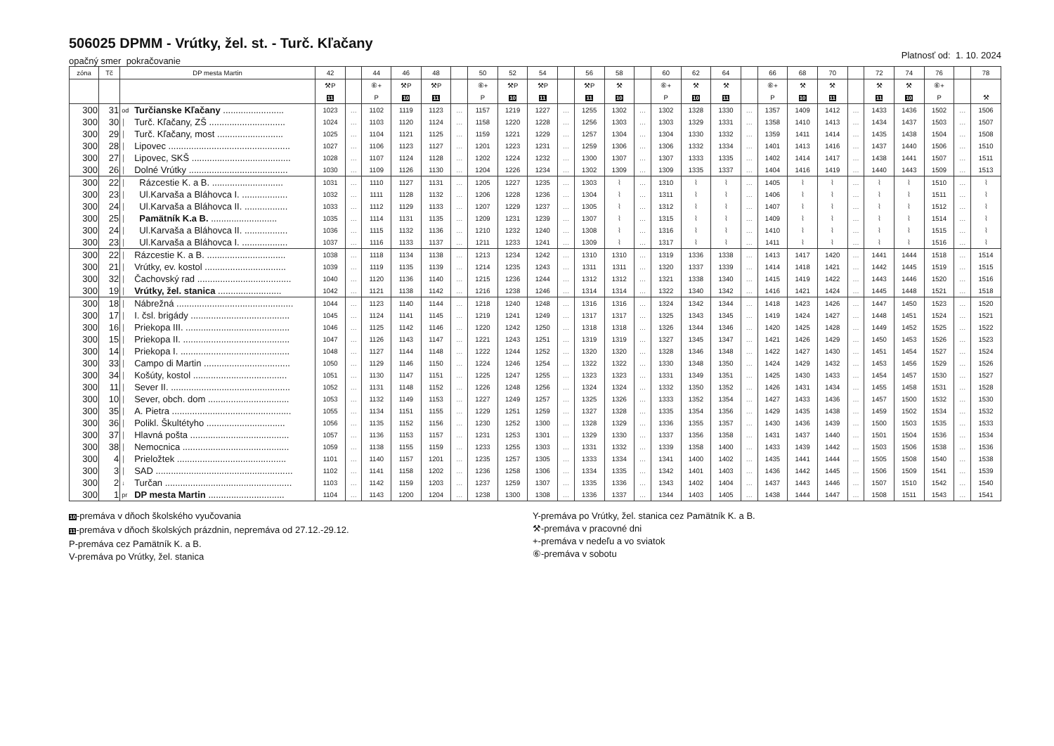506025 DPMM - Vrútky, žel. st. - Turč. Kľačany
opačný smer pokračovanie
Platnosť od: 1. 10. 2024
| zóna | Tč | DP mesta Martin | | 42 | | 44 | 46 | 48 | | 50 | 52 | 54 | | 56 | 58 | | 60 | 62 | 64 | | 66 | 68 | 70 | | 72 | 74 | 76 | | 78 |
| --- | --- | --- | --- | --- | --- | --- | --- | --- | --- | --- | --- | --- | --- | --- | --- | --- | --- | --- | --- | --- | --- | --- | --- | --- | --- | --- | --- | --- | --- |
| | | | | ⚒P | | ⑥+ | ⚒P | ⚒P | | ⑥+ | ⚒P | ⚒P | | ⚒P | ⚒ | | ⑥+ | ⚒ | ⚒ | | ⑥+ | ⚒ | ⚒ | | ⚒ | ⚒ | ⑥+ | | |
| | | | | 11 | | P | 10 | 11 | | P | 10 | 11 | | 11 | 10 | | P | 10 | 11 | | P | 10 | 11 | | 11 | 10 | P | | ⚒ |
| 300 | 31 | od | Turčianske Kľačany ........................ | 1023 | … | 1102 | 1119 | 1123 | … | 1157 | 1219 | 1227 | … | 1255 | 1302 | … | 1302 | 1328 | 1330 | … | 1357 | 1409 | 1412 | … | 1433 | 1436 | 1502 | … | 1506 |
| 300 | 30 | │ | Turč. Kľačany, ZŠ .............................. | 1024 | … | 1103 | 1120 | 1124 | … | 1158 | 1220 | 1228 | … | 1256 | 1303 | … | 1303 | 1329 | 1331 | … | 1358 | 1410 | 1413 | … | 1434 | 1437 | 1503 | … | 1507 |
| 300 | 29 | │ | Turč. Kľačany, most .......................... | 1025 | … | 1104 | 1121 | 1125 | … | 1159 | 1221 | 1229 | … | 1257 | 1304 | … | 1304 | 1330 | 1332 | … | 1359 | 1411 | 1414 | … | 1435 | 1438 | 1504 | … | 1508 |
| 300 | 28 | │ | Lipovec ................................................ | 1027 | … | 1106 | 1123 | 1127 | … | 1201 | 1223 | 1231 | … | 1259 | 1306 | … | 1306 | 1332 | 1334 | … | 1401 | 1413 | 1416 | … | 1437 | 1440 | 1506 | … | 1510 |
| 300 | 27 | │ | Lipovec, SKŠ ....................................... | 1028 | … | 1107 | 1124 | 1128 | … | 1202 | 1224 | 1232 | … | 1300 | 1307 | … | 1307 | 1333 | 1335 | … | 1402 | 1414 | 1417 | … | 1438 | 1441 | 1507 | … | 1511 |
| 300 | 26 | │ | Dolné Vrútky ....................................... | 1030 | … | 1109 | 1126 | 1130 | … | 1204 | 1226 | 1234 | … | 1302 | 1309 | … | 1309 | 1335 | 1337 | … | 1404 | 1416 | 1419 | … | 1440 | 1443 | 1509 | … | 1513 |
| 300 | 22 | │ | Rázcestie K. a B. ............................ | 1031 | … | 1110 | 1127 | 1131 | … | 1205 | 1227 | 1235 | … | 1303 | ⌇ | … | 1310 | ⌇ | ⌇ | … | 1405 | ⌇ | ⌇ | … | ⌇ | ⌇ | 1510 | … | ⌇ |
| 300 | 23 | │ | Ul.Karvaša a Bláhovca I. .................. | 1032 | … | 1111 | 1128 | 1132 | … | 1206 | 1228 | 1236 | … | 1304 | ⌇ | … | 1311 | ⌇ | ⌇ | … | 1406 | ⌇ | ⌇ | … | ⌇ | ⌇ | 1511 | … | ⌇ |
| 300 | 24 | │ | Ul.Karvaša a Bláhovca II. ................. | 1033 | … | 1112 | 1129 | 1133 | … | 1207 | 1229 | 1237 | … | 1305 | ⌇ | … | 1312 | ⌇ | ⌇ | … | 1407 | ⌇ | ⌇ | … | ⌇ | ⌇ | 1512 | … | ⌇ |
| 300 | 25 | │ | Pamätník K.a B. .......................... | 1035 | … | 1114 | 1131 | 1135 | … | 1209 | 1231 | 1239 | … | 1307 | ⌇ | … | 1315 | ⌇ | ⌇ | … | 1409 | ⌇ | ⌇ | … | ⌇ | ⌇ | 1514 | … | ⌇ |
| 300 | 24 | │ | Ul.Karvaša a Bláhovca II. ................. | 1036 | … | 1115 | 1132 | 1136 | … | 1210 | 1232 | 1240 | … | 1308 | ⌇ | … | 1316 | ⌇ | ⌇ | … | 1410 | ⌇ | ⌇ | … | ⌇ | ⌇ | 1515 | … | ⌇ |
| 300 | 23 | │ | Ul.Karvaša a Bláhovca I. .................. | 1037 | … | 1116 | 1133 | 1137 | … | 1211 | 1233 | 1241 | … | 1309 | ⌇ | … | 1317 | ⌇ | ⌇ | … | 1411 | ⌇ | ⌇ | … | ⌇ | ⌇ | 1516 | … | ⌇ |
| 300 | 22 | │ | Rázcestie K. a B. ............................... | 1038 | … | 1118 | 1134 | 1138 | … | 1213 | 1234 | 1242 | … | 1310 | 1310 | … | 1319 | 1336 | 1338 | … | 1413 | 1417 | 1420 | … | 1441 | 1444 | 1518 | … | 1514 |
| 300 | 21 | │ | Vrútky, ev. kostol ................................ | 1039 | … | 1119 | 1135 | 1139 | … | 1214 | 1235 | 1243 | … | 1311 | 1311 | … | 1320 | 1337 | 1339 | … | 1414 | 1418 | 1421 | … | 1442 | 1445 | 1519 | … | 1515 |
| 300 | 32 | │ | Čachovský rad ..................................... | 1040 | … | 1120 | 1136 | 1140 | … | 1215 | 1236 | 1244 | … | 1312 | 1312 | … | 1321 | 1338 | 1340 | … | 1415 | 1419 | 1422 | … | 1443 | 1446 | 1520 | … | 1516 |
| 300 | 19 | │ | Vrútky, žel. stanica ......................... | 1042 | … | 1121 | 1138 | 1142 | … | 1216 | 1238 | 1246 | … | 1314 | 1314 | … | 1322 | 1340 | 1342 | … | 1416 | 1421 | 1424 | … | 1445 | 1448 | 1521 | … | 1518 |
| 300 | 18 | │ | Nábrežná .............................................. | 1044 | … | 1123 | 1140 | 1144 | … | 1218 | 1240 | 1248 | … | 1316 | 1316 | … | 1324 | 1342 | 1344 | … | 1418 | 1423 | 1426 | … | 1447 | 1450 | 1523 | … | 1520 |
| 300 | 17 | │ | I. čsl. brigády ....................................... | 1045 | … | 1124 | 1141 | 1145 | … | 1219 | 1241 | 1249 | … | 1317 | 1317 | … | 1325 | 1343 | 1345 | … | 1419 | 1424 | 1427 | … | 1448 | 1451 | 1524 | … | 1521 |
| 300 | 16 | │ | Priekopa III. ......................................... | 1046 | … | 1125 | 1142 | 1146 | … | 1220 | 1242 | 1250 | … | 1318 | 1318 | … | 1326 | 1344 | 1346 | … | 1420 | 1425 | 1428 | … | 1449 | 1452 | 1525 | … | 1522 |
| 300 | 15 | │ | Priekopa II. .......................................... | 1047 | … | 1126 | 1143 | 1147 | … | 1221 | 1243 | 1251 | … | 1319 | 1319 | … | 1327 | 1345 | 1347 | … | 1421 | 1426 | 1429 | … | 1450 | 1453 | 1526 | … | 1523 |
| 300 | 14 | │ | Priekopa I. ........................................... | 1048 | … | 1127 | 1144 | 1148 | … | 1222 | 1244 | 1252 | … | 1320 | 1320 | … | 1328 | 1346 | 1348 | … | 1422 | 1427 | 1430 | … | 1451 | 1454 | 1527 | … | 1524 |
| 300 | 33 | │ | Campo di Martin .................................. | 1050 | … | 1129 | 1146 | 1150 | … | 1224 | 1246 | 1254 | … | 1322 | 1322 | … | 1330 | 1348 | 1350 | … | 1424 | 1429 | 1432 | … | 1453 | 1456 | 1529 | … | 1526 |
| 300 | 34 | │ | Košúty, kostol ..................................... | 1051 | … | 1130 | 1147 | 1151 | … | 1225 | 1247 | 1255 | … | 1323 | 1323 | … | 1331 | 1349 | 1351 | … | 1425 | 1430 | 1433 | … | 1454 | 1457 | 1530 | … | 1527 |
| 300 | 11 | │ | Sever II. ............................................... | 1052 | … | 1131 | 1148 | 1152 | … | 1226 | 1248 | 1256 | … | 1324 | 1324 | … | 1332 | 1350 | 1352 | … | 1426 | 1431 | 1434 | … | 1455 | 1458 | 1531 | … | 1528 |
| 300 | 10 | │ | Sever, obch. dom ................................ | 1053 | … | 1132 | 1149 | 1153 | … | 1227 | 1249 | 1257 | … | 1325 | 1326 | … | 1333 | 1352 | 1354 | … | 1427 | 1433 | 1436 | … | 1457 | 1500 | 1532 | … | 1530 |
| 300 | 35 | │ | A. Pietra ............................................... | 1055 | … | 1134 | 1151 | 1155 | … | 1229 | 1251 | 1259 | … | 1327 | 1328 | … | 1335 | 1354 | 1356 | … | 1429 | 1435 | 1438 | … | 1459 | 1502 | 1534 | … | 1532 |
| 300 | 36 | │ | Polikl. Škultétyho ............................... | 1056 | … | 1135 | 1152 | 1156 | … | 1230 | 1252 | 1300 | … | 1328 | 1329 | … | 1336 | 1355 | 1357 | … | 1430 | 1436 | 1439 | … | 1500 | 1503 | 1535 | … | 1533 |
| 300 | 37 | │ | Hlavná pošta ....................................... | 1057 | … | 1136 | 1153 | 1157 | … | 1231 | 1253 | 1301 | … | 1329 | 1330 | … | 1337 | 1356 | 1358 | … | 1431 | 1437 | 1440 | … | 1501 | 1504 | 1536 | … | 1534 |
| 300 | 38 | │ | Nemocnica .......................................... | 1059 | … | 1138 | 1155 | 1159 | … | 1233 | 1255 | 1303 | … | 1331 | 1332 | … | 1339 | 1358 | 1400 | … | 1433 | 1439 | 1442 | … | 1503 | 1506 | 1538 | … | 1536 |
| 300 | 4 | │ | Prieložtek ........................................... | 1101 | … | 1140 | 1157 | 1201 | … | 1235 | 1257 | 1305 | … | 1333 | 1334 | … | 1341 | 1400 | 1402 | … | 1435 | 1441 | 1444 | … | 1505 | 1508 | 1540 | … | 1538 |
| 300 | 3 | │ | SAD ...................................................... | 1102 | … | 1141 | 1158 | 1202 | … | 1236 | 1258 | 1306 | … | 1334 | 1335 | … | 1342 | 1401 | 1403 | … | 1436 | 1442 | 1445 | … | 1506 | 1509 | 1541 | … | 1539 |
| 300 | 2 | ↓ | Turčan .................................................. | 1103 | … | 1142 | 1159 | 1203 | … | 1237 | 1259 | 1307 | … | 1335 | 1336 | … | 1343 | 1402 | 1404 | … | 1437 | 1443 | 1446 | … | 1507 | 1510 | 1542 | … | 1540 |
| 300 | 1 | pr | DP mesta Martin .............................. | 1104 | … | 1143 | 1200 | 1204 | … | 1238 | 1300 | 1308 | … | 1336 | 1337 | … | 1344 | 1403 | 1405 | … | 1438 | 1444 | 1447 | … | 1508 | 1511 | 1543 | … | 1541 |
10-premáva v dňoch školského vyučovania
11-premáva v dňoch školských prázdnin, nepremáva od 27.12.-29.12.
P-premáva cez Pamätník K. a B.
V-premáva po Vrútky, žel. stanica
Y-premáva po Vrútky, žel. stanica cez Pamätník K. a B.
⚒-premáva v pracovné dni
+-premáva v nedeľu a vo sviatok
⑥-premáva v sobotu